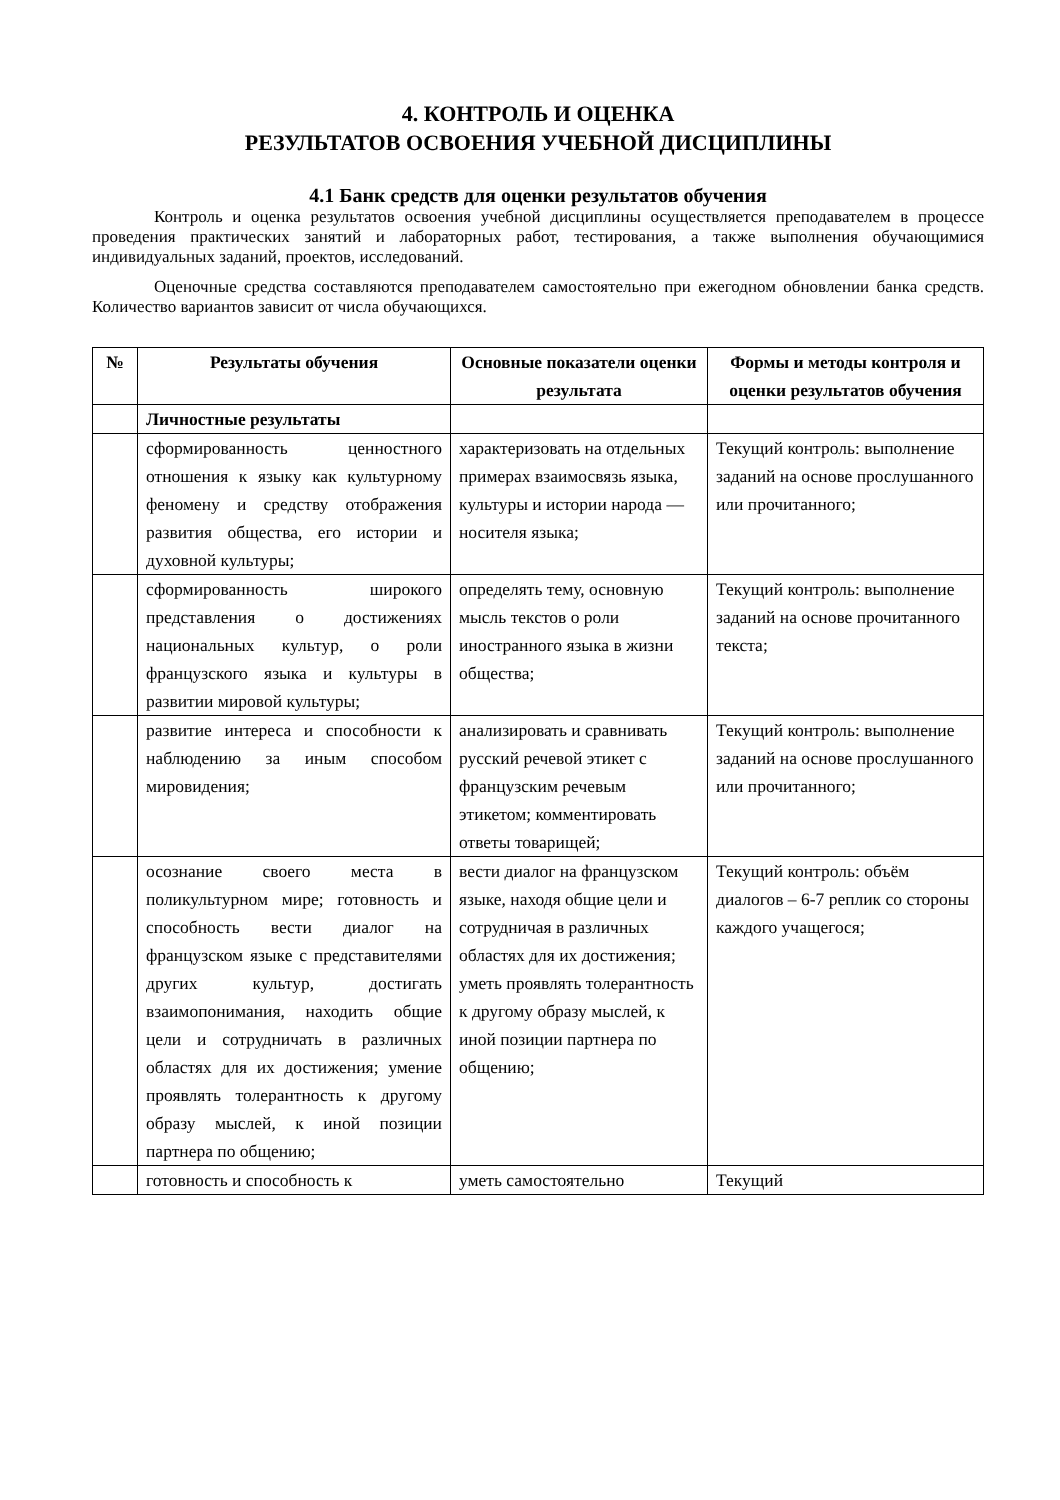4. КОНТРОЛЬ И ОЦЕНКА
РЕЗУЛЬТАТОВ ОСВОЕНИЯ УЧЕБНОЙ ДИСЦИПЛИНЫ
4.1 Банк средств для оценки результатов обучения
Контроль и оценка результатов освоения учебной дисциплины осуществляется преподавателем в процессе проведения практических занятий и лабораторных работ, тестирования, а также выполнения обучающимися индивидуальных заданий, проектов, исследований.
Оценочные средства составляются преподавателем самостоятельно при ежегодном обновлении банка средств. Количество вариантов зависит от числа обучающихся.
| № | Результаты обучения | Основные показатели оценки результата | Формы и методы контроля и оценки результатов обучения |
| --- | --- | --- | --- |
| | Личностные результаты | | |
| | сформированность ценностного отношения к языку как культурному феномену и средству отображения развития общества, его истории и духовной культуры; | характеризовать на отдельных примерах взаимосвязь языка, культуры и истории народа — носителя языка; | Текущий контроль: выполнение заданий на основе прослушанного или прочитанного; |
| | сформированность широкого представления о достижениях национальных культур, о роли французского языка и культуры в развитии мировой культуры; | определять тему, основную мысль текстов о роли иностранного языка в жизни общества; | Текущий контроль: выполнение заданий на основе прочитанного текста; |
| | развитие интереса и способности к наблюдению за иным способом мировидения; | анализировать и сравнивать русский речевой этикет с французским речевым этикетом; комментировать ответы товарищей; | Текущий контроль: выполнение заданий на основе прослушанного или прочитанного; |
| | осознание своего места в поликультурном мире; готовность и способность вести диалог на французском языке с представителями других культур, достигать взаимопонимания, находить общие цели и сотрудничать в различных областях для их достижения; умение проявлять толерантность к другому образу мыслей, к иной позиции партнера по общению; | вести диалог на французском языке, находя общие цели и сотрудничая в различных областях для их достижения; уметь проявлять толерантность к другому образу мыслей, к иной позиции партнера по общению; | Текущий контроль: объём диалогов – 6-7 реплик со стороны каждого учащегося; |
| | готовность и способность к | уметь самостоятельно | Текущий |